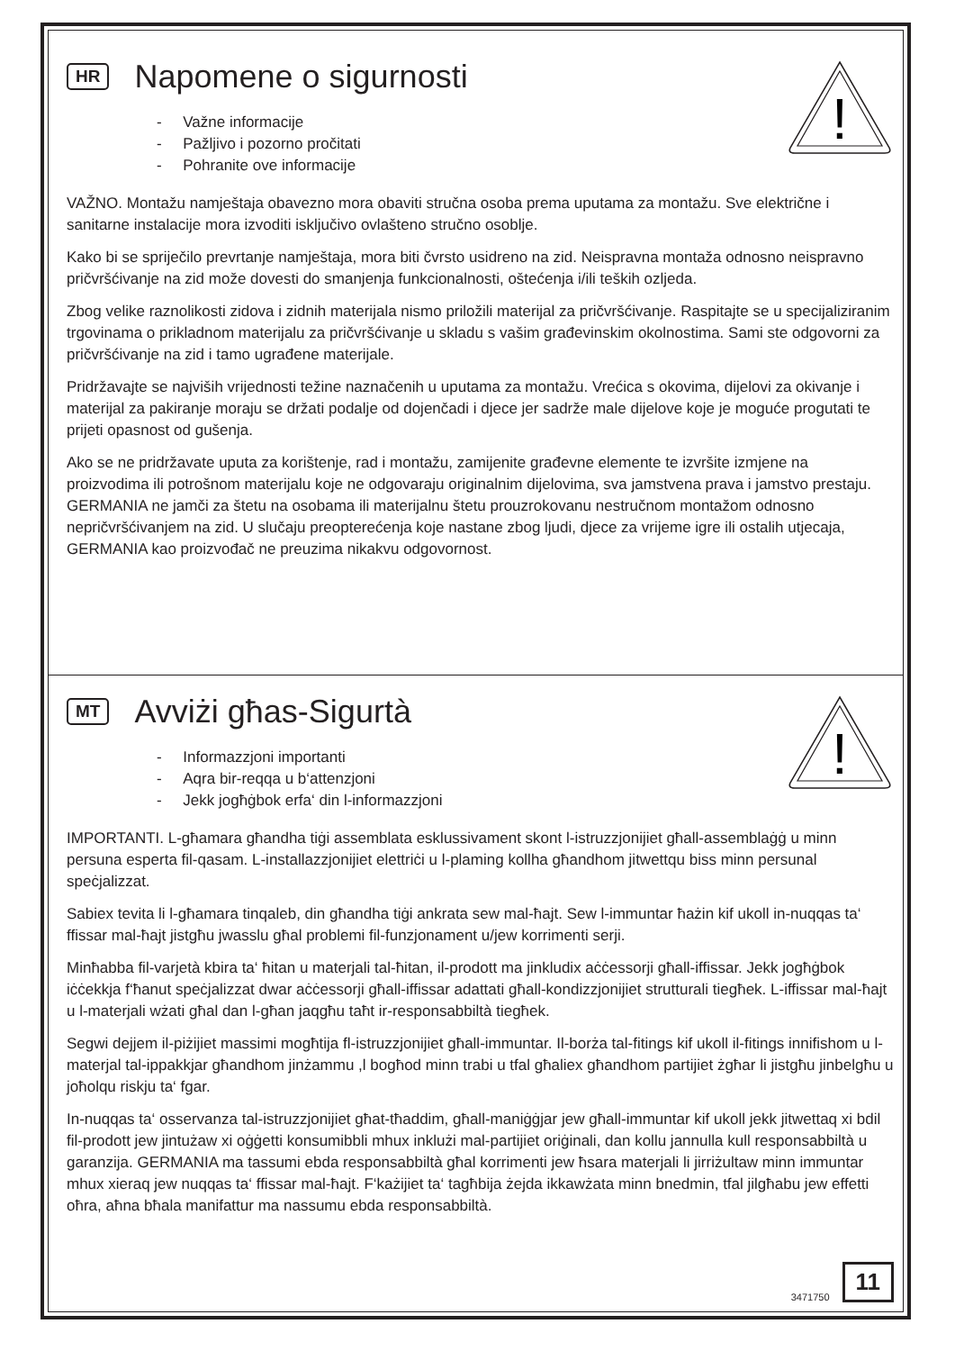!
HR Napomene o sigurnosti
- Važne informacije
- Pažljivo i pozorno pročitati
- Pohranite ove informacije
VAŽNO. Montažu namještaja obavezno mora obaviti stručna osoba prema uputama za montažu. Sve električne i sanitarne instalacije mora izvoditi isključivo ovlašteno stručno osoblje.
Kako bi se spriječilo prevrtanje namještaja, mora biti čvrsto usidreno na zid. Neispravna montaža odnosno neispravno pričvršćivanje na zid može dovesti do smanjenja funkcionalnosti, oštećenja i/ili teških ozljeda.
Zbog velike raznolikosti zidova i zidnih materijala nismo priložili materijal za pričvršćivanje. Raspitajte se u specijaliziranim trgovinama o prikladnom materijalu za pričvršćivanje u skladu s vašim građevinskim okolnostima. Sami ste odgovorni za pričvršćivanje na zid i tamo ugrađene materijale.
Pridržavajte se najviših vrijednosti težine naznačenih u uputama za montažu. Vrećica s okovima, dijelovi za okivanje i materijal za pakiranje moraju se držati podalje od dojenčadi i djece jer sadrže male dijelove koje je moguće progutati te prijeti opasnost od gušenja.
Ako se ne pridržavate uputa za korištenje, rad i montažu, zamijenite građevne elemente te izvršite izmjene na proizvodima ili potrošnom materijalu koje ne odgovaraju originalnim dijelovima, sva jamstvena prava i jamstvo prestaju. GERMANIA ne jamči za štetu na osobama ili materijalnu štetu prouzrokovanu nestručnom montažom odnosno nepričvršćivanjem na zid. U slučaju preopterećenja koje nastane zbog ljudi, djece za vrijeme igre ili ostalih utjecaja, GERMANIA kao proizvođač ne preuzima nikakvu odgovornost.
!
MT Avviżi għas-Sigurtà
- Informazzjoni importanti
- Aqra bir-reqqa u b‘attenzjoni
- Jekk jogħġbok erfa‘ din l-informazzjoni
IMPORTANTI. L-għamara għandha tiġi assemblata esklussivament skont l-istruzzjonijiet għall-assemblaġġ u minn persuna esperta fil-qasam. L-installazzjonijiet elettriċi u l-plaming kollha għandhom jitwettqu biss minn persunal speċjalizzat.
Sabiex tevita li l-għamara tinqaleb, din għandha tiġi ankrata sew mal-ħajt. Sew l-immuntar ħażin kif ukoll in-nuqqas ta‘ ffissar mal-ħajt jistgħu jwasslu għal problemi fil-funzjonament u/jew korrimenti serji.
Minħabba fil-varjetà kbira ta‘ ħitan u materjali tal-ħitan, il-prodott ma jinkludix aċċessorji għall-iffissar. Jekk jogħġbok iċċekkja f‘ħanut speċjalizzat dwar aċċessorji għall-iffissar adattati għall-kondizzjonijiet strutturali tiegħek. L-iffissar mal-ħajt u l-materjali wżati għal dan l-għan jaqgħu taħt ir-responsabbiltà tiegħek.
Segwi dejjem il-piżijiet massimi mogħtija fl-istruzzjonijiet għall-immuntar. Il-borża tal-fitings kif ukoll il-fitings innifishom u l-materjal tal-ippakkjar għandhom jinżammu ,l bogħod minn trabi u tfal għaliex għandhom partijiet żgħar li jistgħu jinbelgħu u joħolqu riskju ta‘ fgar.
In-nuqqas ta‘ osservanza tal-istruzzjonijiet għat-tħaddim, għall-maniġġjar jew għall-immuntar kif ukoll jekk jitwettaq xi bdil fil-prodott jew jintużaw xi oġġetti konsumibbli mhux inklużi mal-partijiet oriġinali, dan kollu jannulla kull responsabbiltà u garanzija. GERMANIA ma tassumi ebda responsabbiltà għal korrimenti jew ħsara materjali li jirriżultaw minn immuntar mhux xieraq jew nuqqas ta‘ ffissar mal-ħajt. F‘każijiet ta‘ tagħbija żejda ikkawżata minn bnedmin, tfal jilgħabu jew effetti oħra, aħna bħala manifattur ma nassumu ebda responsabbiltà.
3471750 11